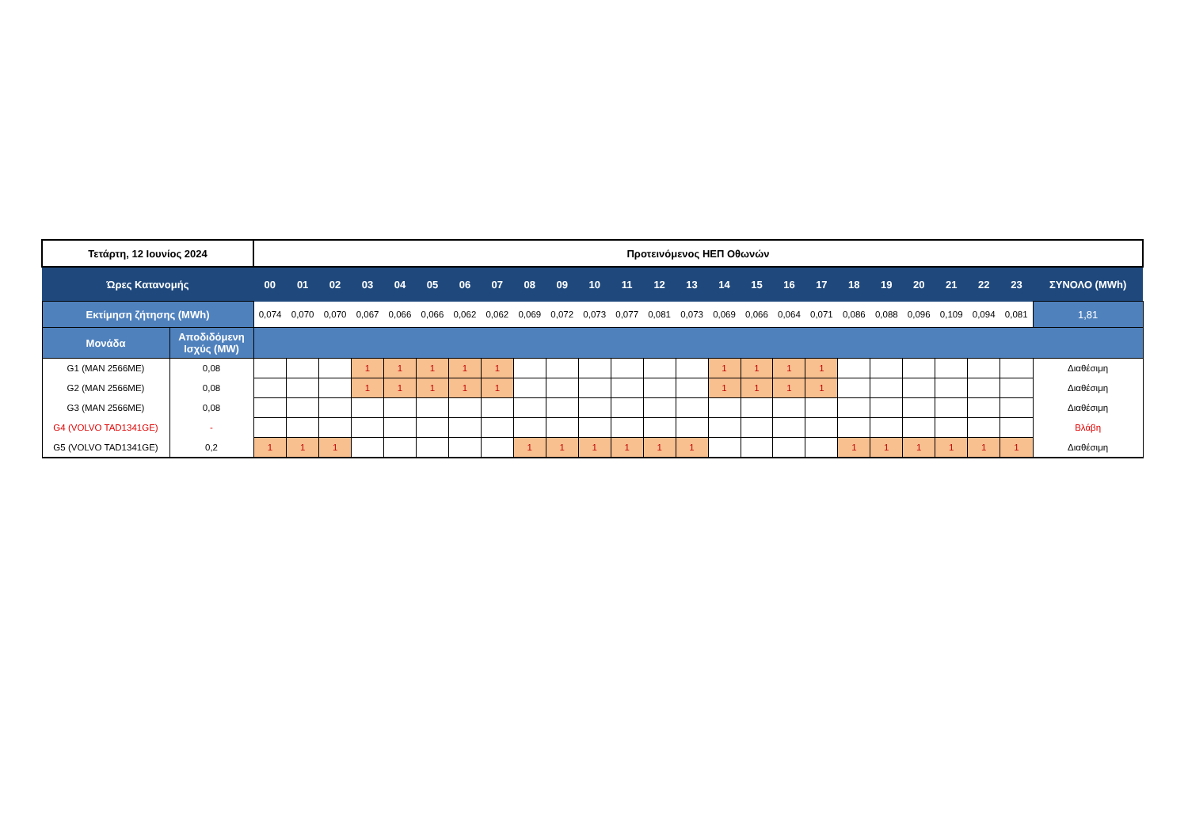| Τετάρτη, 12 Ιουνίος 2024 | | Προτεινόμενος ΗΕΠ Οθωνών | | | | | | | | | | | | | | | | | | | | | | | | |
| --- | --- | --- | --- | --- | --- | --- | --- | --- | --- | --- | --- | --- | --- | --- | --- | --- | --- | --- | --- | --- | --- | --- | --- | --- | --- | --- |
| Ώρες Κατανομής | | 00 | 01 | 02 | 03 | 04 | 05 | 06 | 07 | 08 | 09 | 10 | 11 | 12 | 13 | 14 | 15 | 16 | 17 | 18 | 19 | 20 | 21 | 22 | 23 | ΣΥΝΟΛΟ (MWh) |
| Εκτίμηση ζήτησης (MWh) | | 0,074 | 0,070 | 0,070 | 0,067 | 0,066 | 0,066 | 0,062 | 0,062 | 0,069 | 0,072 | 0,073 | 0,077 | 0,081 | 0,073 | 0,069 | 0,066 | 0,064 | 0,071 | 0,086 | 0,088 | 0,096 | 0,109 | 0,094 | 0,081 | 1,81 |
| Μονάδα | Αποδιδόμενη Ισχύς (MW) | | | | | | | | | | | | | | | | | | | | | | | | | |
| G1 (MAN 2566ME) | 0,08 | | | | 1 | 1 | 1 | 1 | 1 | | | | | | | 1 | 1 | 1 | 1 | | | | | | | Διαθέσιμη |
| G2 (MAN 2566ME) | 0,08 | | | | 1 | 1 | 1 | 1 | 1 | | | | | | | 1 | 1 | 1 | 1 | | | | | | | Διαθέσιμη |
| G3 (MAN 2566ME) | 0,08 | | | | | | | | | | | | | | | | | | | | | | | | | Διαθέσιμη |
| G4 (VOLVO TAD1341GE) | - | | | | | | | | | | | | | | | | | | | | | | | | | Βλάβη |
| G5 (VOLVO TAD1341GE) | 0,2 | 1 | 1 | 1 | | | | | | 1 | 1 | 1 | 1 | 1 | 1 | | | | | 1 | 1 | 1 | 1 | 1 | 1 | Διαθέσιμη |